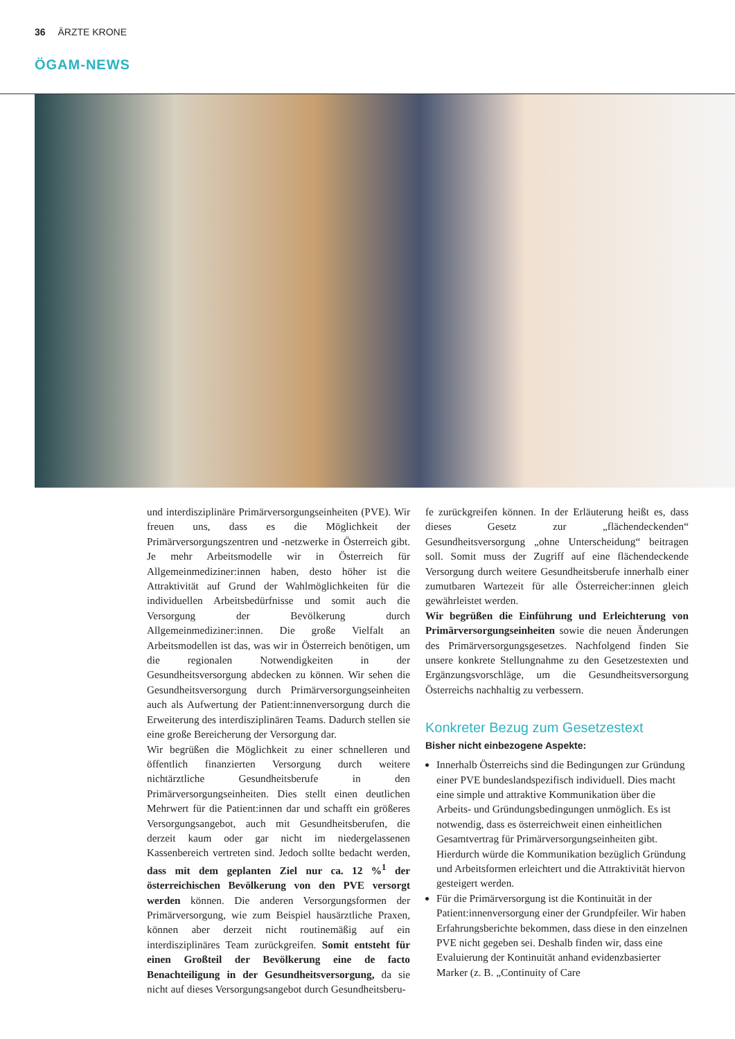36 ÄRZTE KRONE
ÖGAM-NEWS
und interdisziplinäre Primärversorgungseinheiten (PVE). Wir freuen uns, dass es die Möglichkeit der Primärversorgungszentren und -netzwerke in Österreich gibt. Je mehr Arbeitsmodelle wir in Österreich für Allgemeinmediziner:innen haben, desto höher ist die Attraktivität auf Grund der Wahlmöglichkeiten für die individuellen Arbeitsbedürfnisse und somit auch die Versorgung der Bevölkerung durch Allgemeinmediziner:innen. Die große Vielfalt an Arbeitsmodellen ist das, was wir in Österreich benötigen, um die regionalen Notwendigkeiten in der Gesundheitsversorgung abdecken zu können. Wir sehen die Gesundheitsversorgung durch Primärversorgungseinheiten auch als Aufwertung der Patient:innenversorgung durch die Erweiterung des interdisziplinären Teams. Dadurch stellen sie eine große Bereicherung der Versorgung dar.
Wir begrüßen die Möglichkeit zu einer schnelleren und öffentlich finanzierten Versorgung durch weitere nichtärztliche Gesundheitsberufe in den Primärversorgungseinheiten. Dies stellt einen deutlichen Mehrwert für die Patient:innen dar und schafft ein größeres Versorgungsangebot, auch mit Gesundheitsberufen, die derzeit kaum oder gar nicht im niedergelassenen Kassenbereich vertreten sind. Jedoch sollte bedacht werden, dass mit dem geplanten Ziel nur ca. 12 %<sup>1</sup> der österreichischen Bevölkerung von den PVE versorgt werden können. Die anderen Versorgungsformen der Primärversorgung, wie zum Beispiel hausärztliche Praxen, können aber derzeit nicht routinemäßig auf ein interdisziplinäres Team zurückgreifen. Somit entsteht für einen Großteil der Bevölkerung eine de facto Benachteiligung in der Gesundheitsversorgung, da sie nicht auf dieses Versorgungsangebot durch Gesundheitsberu-
fe zurückgreifen können. In der Erläuterung heißt es, dass dieses Gesetz zur „flächendeckenden“ Gesundheitsversorgung „ohne Unterscheidung“ beitragen soll. Somit muss der Zugriff auf eine flächendeckende Versorgung durch weitere Gesundheitsberufe innerhalb einer zumutbaren Wartezeit für alle Österreicher:innen gleich gewährleistet werden.
Wir begrüßen die Einführung und Erleichterung von Primärversorgungseinheiten sowie die neuen Änderungen des Primärversorgungsgesetzes. Nachfolgend finden Sie unsere konkrete Stellungnahme zu den Gesetzestexten und Ergänzungsvorschläge, um die Gesundheitsversorgung Österreichs nachhaltig zu verbessern.
Konkreter Bezug zum Gesetzestext
Bisher nicht einbezogene Aspekte:
Innerhalb Österreichs sind die Bedingungen zur Gründung einer PVE bundeslandspezifisch individuell. Dies macht eine simple und attraktive Kommunikation über die Arbeits- und Gründungsbedingungen unmöglich. Es ist notwendig, dass es österreichweit einen einheitlichen Gesamtvertrag für Primärversorgungseinheiten gibt. Hierdurch würde die Kommunikation bezüglich Gründung und Arbeitsformen erleichtert und die Attraktivität hiervon gesteigert werden.
Für die Primärversorgung ist die Kontinuität in der Patient:innenversorgung einer der Grundpfeiler. Wir haben Erfahrungsberichte bekommen, dass diese in den einzelnen PVE nicht gegeben sei. Deshalb finden wir, dass eine Evaluierung der Kontinuität anhand evidenzbasierter Marker (z. B. „Continuity of Care